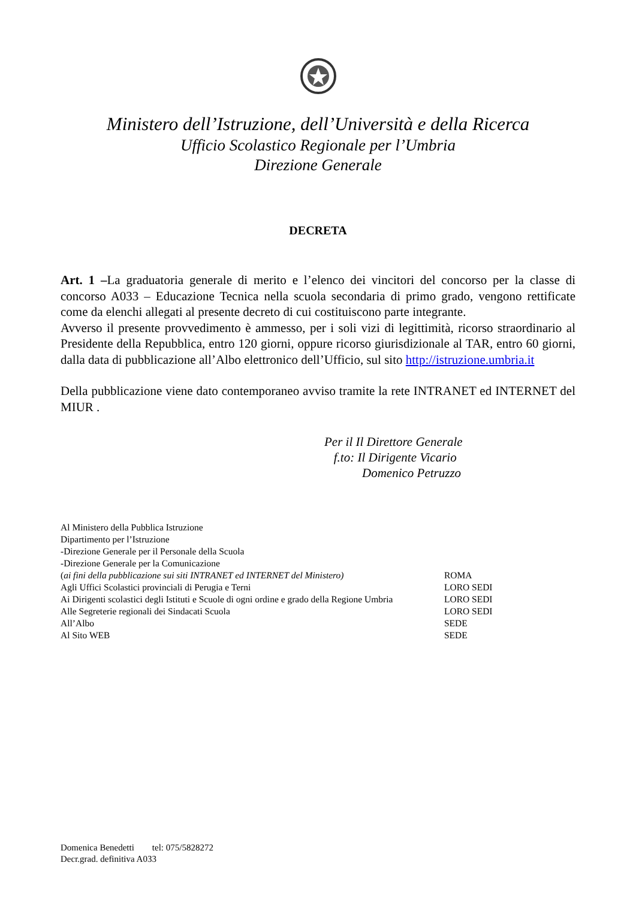Ministero dell’Istruzione, dell’Università e della Ricerca
Ufficio Scolastico Regionale per l’Umbria
Direzione Generale
DECRETA
Art. 1 –La graduatoria generale di merito e l’elenco dei vincitori del concorso per la classe di concorso A033 – Educazione Tecnica nella scuola secondaria di primo grado, vengono rettificate come da elenchi allegati al presente decreto di cui costituiscono parte integrante.
Avverso il presente provvedimento è ammesso, per i soli vizi di legittimità, ricorso straordinario al Presidente della Repubblica, entro 120 giorni, oppure ricorso giurisdizionale al TAR, entro 60 giorni, dalla data di pubblicazione all’Albo elettronico dell’Ufficio, sul sito http://istruzione.umbria.it
Della pubblicazione viene dato contemporaneo avviso tramite la rete INTRANET ed INTERNET del MIUR .
Per il Il Direttore Generale
f.to: Il Dirigente Vicario
Domenico Petruzzo
| Al Ministero della Pubblica Istruzione | |
| Dipartimento per l’Istruzione | |
| -Direzione Generale per il Personale della Scuola | |
| -Direzione Generale per la Comunicazione | |
| ( ai fini della pubblicazione sui siti INTRANET ed INTERNET del Ministero) | ROMA |
| Agli Uffici Scolastici provinciali di Perugia e Terni | LORO SEDI |
| Ai Dirigenti scolastici degli Istituti e Scuole di ogni ordine e grado della Regione Umbria | LORO SEDI |
| Alle Segreterie regionali dei Sindacati Scuola | LORO SEDI |
| All’Albo | SEDE |
| Al Sito WEB | SEDE |
Domenica Benedetti tel: 075/5828272
Decr.grad. definitiva A033